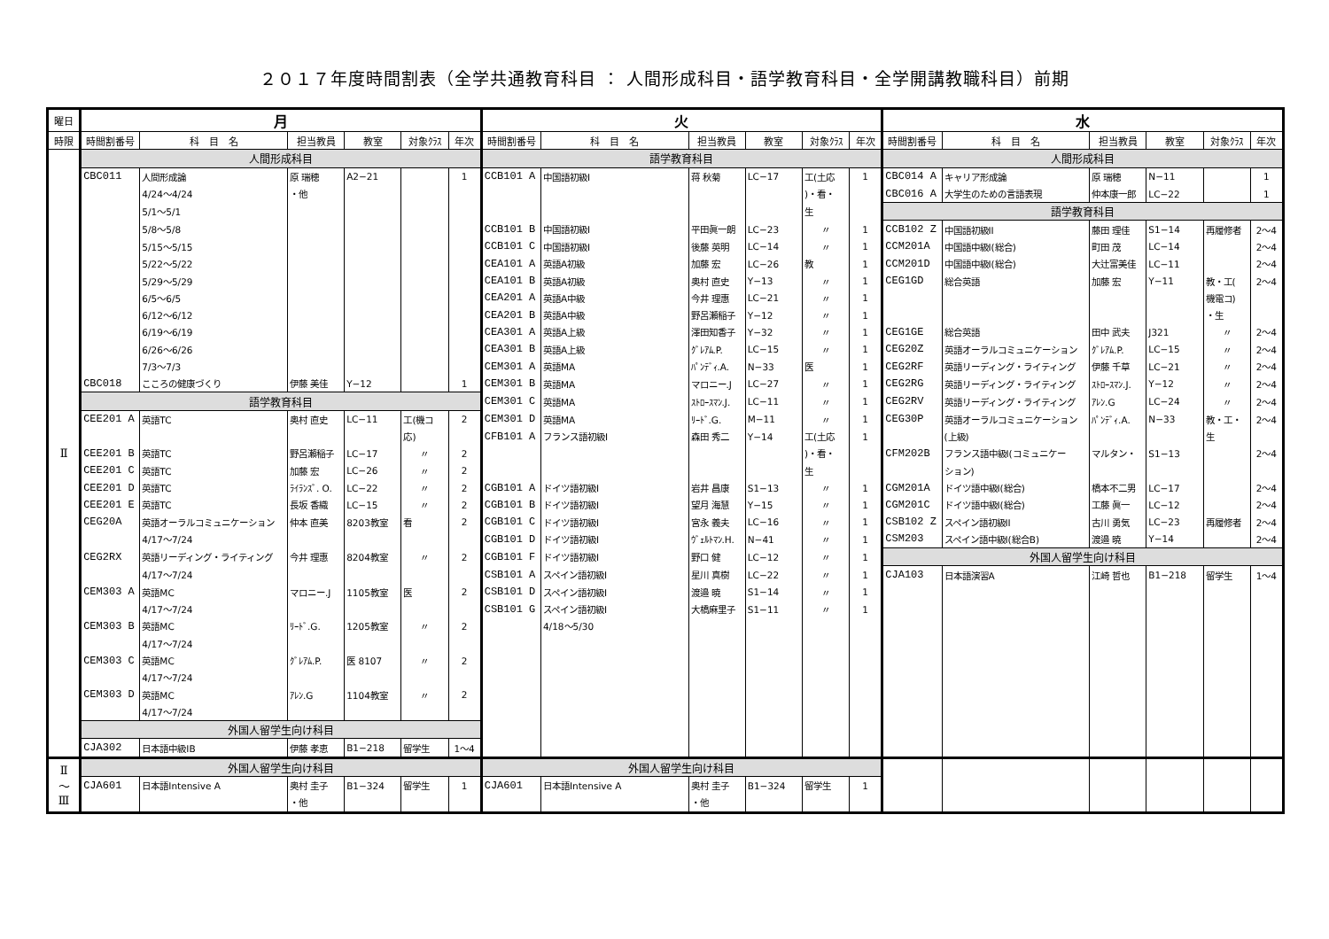２０１７年度時間割表（全学共通教育科目 ： 人間形成科目・語学教育科目・全学開講教職科目）前期
| 曜日 | 月 | | | | | | 火 | | | | | | 水 | | | | | |
| --- | --- | --- | --- | --- | --- | --- | --- | --- | --- | --- | --- | --- | --- | --- | --- | --- | --- | --- |
| 時限 | 時間割番号 | 科 目 名 | 担当教員 | 教室 | 対象ｸﾗｽ | 年次 | 時間割番号 | 科 目 名 | 担当教員 | 教室 | 対象ｸﾗｽ | 年次 | 時間割番号 | 科 目 名 | 担当教員 | 教室 | 対象ｸﾗｽ | 年次 |
| Ⅱ | 人間形成科目 | | | | | | 語学教育科目 | | | | | | 人間形成科目 | | | | | |
| | CBC011 | 人間形成論 | 原 瑞穂 | A2−21 | | 1 | CCB101 A | 中国語初級I | 蒋 秋菊 | LC−17 | 工(土応 | 1 | CBC014 A | キャリア形成論 | 原 瑞穂 | N−11 | | 1 |
| | | 4/24〜4/24 | ・他 | | | | | | | | )・看・ | | CBC016 A | 大学生のための言語表現 | 仲本康一郎 | LC−22 | | 1 |
| | | 5/1〜5/1 | | | | | | | | | 生 | | 語学教育科目 | | | | | |
| | | 5/8〜5/8 | | | | | CCB101 B | 中国語初級I | 平田眞一朗 | LC−23 | 〃 | 1 | CCB102 Z | 中国語初級II | 藤田 理佳 | S1−14 | 再履修者 | 2〜4 |
| | | 5/15〜5/15 | | | | | CCB101 C | 中国語初級I | 後藤 英明 | LC−14 | 〃 | 1 | CCM201A | 中国語中級I(総合) | 町田 茂 | LC−14 | | 2〜4 |
| | | 5/22〜5/22 | | | | | CEA101 A | 英語A初級 | 加藤 宏 | LC−26 | 教 | 1 | CCM201D | 中国語中級I(総合) | 大辻富美佳 | LC−11 | | 2〜4 |
| | | 5/29〜5/29 | | | | | CEA101 B | 英語A初級 | 奥村 直史 | Y−13 | 〃 | 1 | CEG1GD | 総合英語 | 加藤 宏 | Y−11 | 教・工( | 2〜4 |
| | | 6/5〜6/5 | | | | | CEA201 A | 英語A中級 | 今井 理惠 | LC−21 | 〃 | 1 | | | | | 機電コ) | |
| | | 6/12〜6/12 | | | | | CEA201 B | 英語A中級 | 野呂瀬稲子 | Y−12 | 〃 | 1 | | | | | ・生 | |
| | | 6/19〜6/19 | | | | | CEA301 A | 英語A上級 | 澤田知香子 | Y−32 | 〃 | 1 | CEG1GE | 総合英語 | 田中 武夫 | J321 | 〃 | 2〜4 |
| | | 6/26〜6/26 | | | | | CEA301 B | 英語A上級 | ｸﾞﾚｱﾑ.P. | LC−15 | 〃 | 1 | CEG20Z | 英語オーラルコミュニケーション | ｸﾞﾚｱﾑ.P. | LC−15 | 〃 | 2〜4 |
| | | 7/3〜7/3 | | | | | CEM301 A | 英語MA | ﾊﾟﾝﾃﾞｨ.A. | N−33 | 医 | 1 | CEG2RF | 英語リーディング・ライティング | 伊藤 千草 | LC−21 | 〃 | 2〜4 |
| | CBC018 | こころの健康づくり | 伊藤 美佳 | Y−12 | | 1 | CEM301 B | 英語MA | マロニー.J | LC−27 | 〃 | 1 | CEG2RG | 英語リーディング・ライティング | ｽﾄﾛｰｽﾏﾝ.J. | Y−12 | 〃 | 2〜4 |
| | 語学教育科目 | | | | | | CEM301 C | 英語MA | ｽﾄﾛｰｽﾏﾝ.J. | LC−11 | 〃 | 1 | CEG2RV | 英語リーディング・ライティング | ｱﾚﾝ.G | LC−24 | 〃 | 2〜4 |
| | CEE201 A | 英語TC | 奥村 直史 | LC−11 | 工(機コ | 2 | CEM301 D | 英語MA | ﾘｰﾄﾞ.G. | M−11 | 〃 | 1 | CEG30P | 英語オーラルコミュニケーション | ﾊﾟﾝﾃﾞｨ.A. | N−33 | 教・工・ | 2〜4 |
| | | | | | 応) | | CFB101 A | フランス語初級I | 森田 秀二 | Y−14 | 工(土応 | 1 | | (上級) | | | 生 | |
| | CEE201 B | 英語TC | 野呂瀬稲子 | LC−17 | 〃 | 2 | | | | | )・看・ | | CFM202B | フランス語中級I(コミュニケー | マルタン・ | S1−13 | | 2〜4 |
| | CEE201 C | 英語TC | 加藤 宏 | LC−26 | 〃 | 2 | | | | | 生 | | | ション) | | | | |
| | CEE201 D | 英語TC | ﾗｲﾗﾝｽﾞ. O. | LC−22 | 〃 | 2 | CGB101 A | ドイツ語初級I | 岩井 昌康 | S1−13 | 〃 | 1 | CGM201A | ドイツ語中級I(総合) | 橋本不二男 | LC−17 | | 2〜4 |
| | CEE201 E | 英語TC | 長坂 香織 | LC−15 | 〃 | 2 | CGB101 B | ドイツ語初級I | 望月 海慧 | Y−15 | 〃 | 1 | CGM201C | ドイツ語中級I(総合) | 工藤 眞一 | LC−12 | | 2〜4 |
| | CEG20A | 英語オーラルコミュニケーション | 仲本 直美 | 8203教室 | 看 | 2 | CGB101 C | ドイツ語初級I | 宮永 義夫 | LC−16 | 〃 | 1 | CSB102 Z | スペイン語初級II | 古川 勇気 | LC−23 | 再履修者 | 2〜4 |
| | | 4/17〜7/24 | | | | | CGB101 D | ドイツ語初級I | ｳﾞｪﾙﾄﾏﾝ.H. | N−41 | 〃 | 1 | CSM203 | スペイン語中級I(総合B) | 渡邉 暁 | Y−14 | | 2〜4 |
| | CEG2RX | 英語リーディング・ライティング | 今井 理惠 | 8204教室 | 〃 | 2 | CGB101 F | ドイツ語初級I | 野口 健 | LC−12 | 〃 | 1 | 外国人留学生向け科目 | | | | | |
| | | 4/17〜7/24 | | | | | CSB101 A | スペイン語初級I | 星川 真樹 | LC−22 | 〃 | 1 | CJA103 | 日本語演習A | 江崎 哲也 | B1−218 | 留学生 | 1〜4 |
| | CEM303 A | 英語MC | マロニー.J | 1105教室 | 医 | 2 | CSB101 D | スペイン語初級I | 渡邉 暁 | S1−14 | 〃 | 1 | | | | | | |
| | | 4/17〜7/24 | | | | | CSB101 G | スペイン語初級I | 大橋麻里子 | S1−11 | 〃 | 1 | | | | | | |
| | CEM303 B | 英語MC | ﾘｰﾄﾞ.G. | 1205教室 | 〃 | 2 | | 4/18〜5/30 | | | | | | | | | | |
| | | 4/17〜7/24 | | | | | | | | | | | | | | | | |
| | CEM303 C | 英語MC | ｸﾞﾚｱﾑ.P. | 医 8107 | 〃 | 2 | | | | | | | | | | | | |
| | | 4/17〜7/24 | | | | | | | | | | | | | | | | |
| | CEM303 D | 英語MC | ｱﾚﾝ.G | 1104教室 | 〃 | 2 | | | | | | | | | | | | |
| | | 4/17〜7/24 | | | | | | | | | | | | | | | | |
| | 外国人留学生向け科目 | | | | | | | | | | | | | | | | | |
| | CJA302 | 日本語中級IB | 伊藤 孝恵 | B1−218 | 留学生 | 1〜4 | | | | | | | | | | | | |
| Ⅱ 〜 Ⅲ | 外国人留学生向け科目 | | | | | | 外国人留学生向け科目 | | | | | | | | | | | |
| | CJA601 | 日本語Intensive A | 奥村 圭子 | B1−324 | 留学生 | 1 | CJA601 | 日本語Intensive A | 奥村 圭子 | B1−324 | 留学生 | 1 | | | | | | |
| | | | ・他 | | | | | | ・他 | | | | | | | | | |